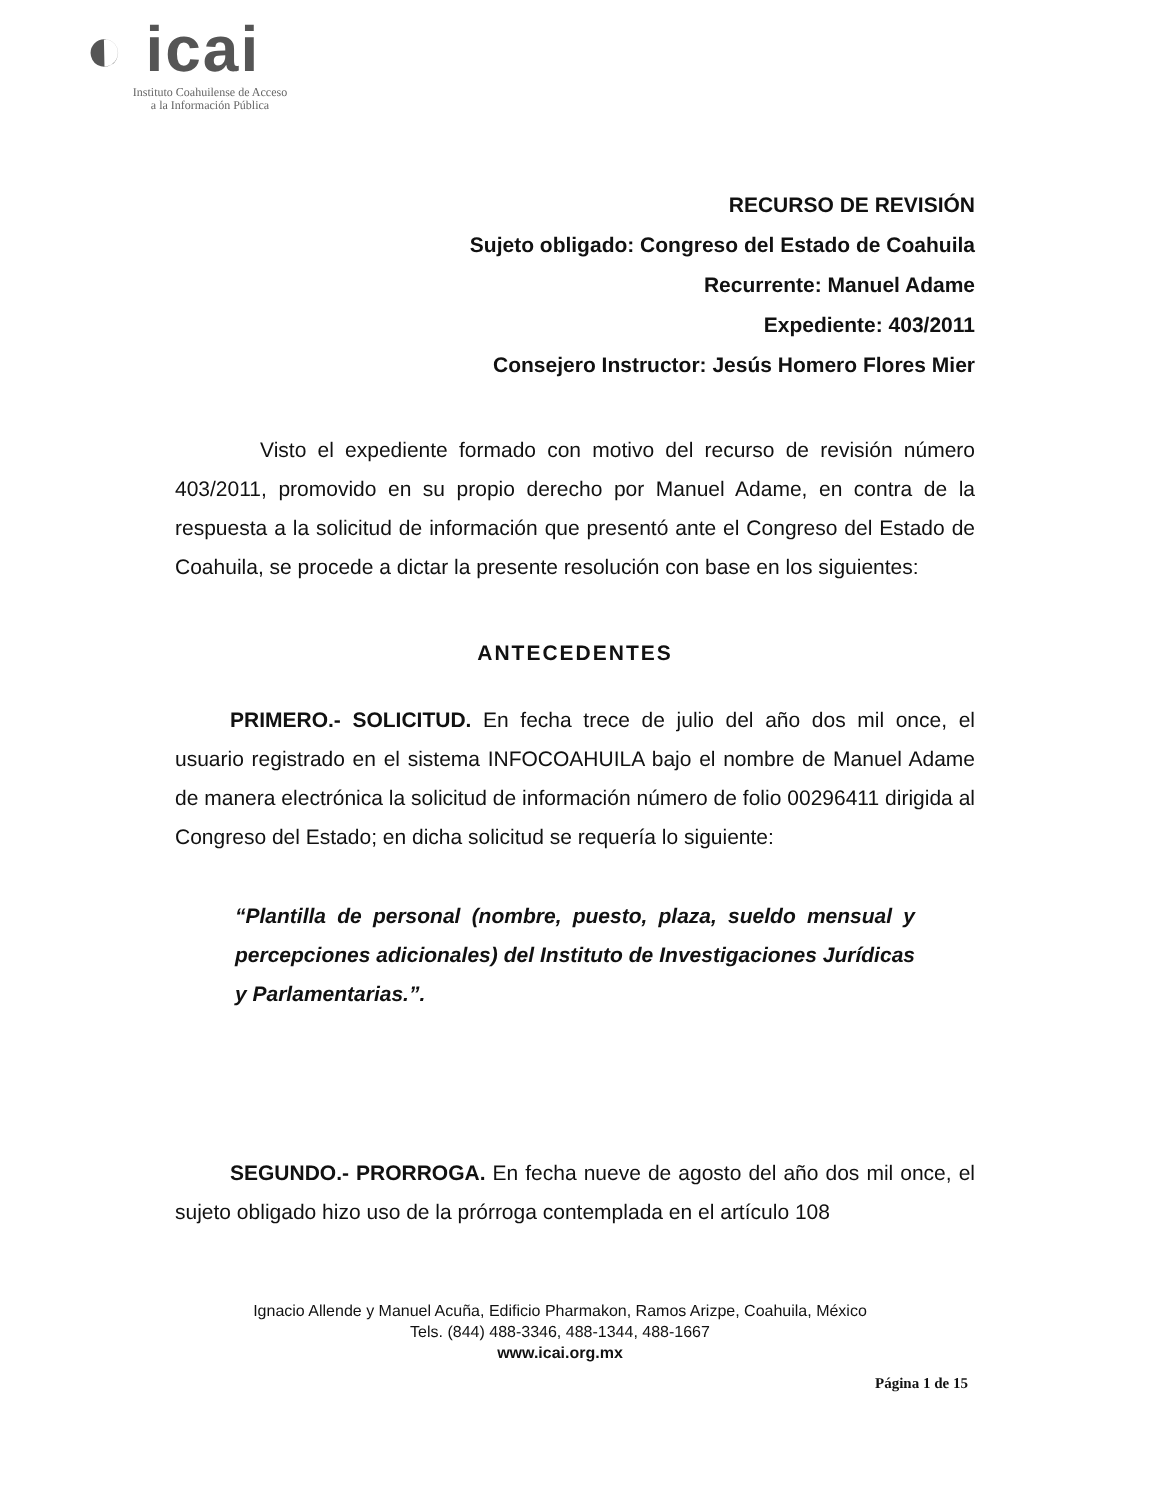◐ icai
Instituto Coahuilense de Acceso
a la Información Pública
RECURSO DE REVISIÓN
Sujeto obligado: Congreso del Estado de Coahuila
Recurrente: Manuel Adame
Expediente: 403/2011
Consejero Instructor: Jesús Homero Flores Mier
Visto el expediente formado con motivo del recurso de revisión número 403/2011, promovido en su propio derecho por Manuel Adame, en contra de la respuesta a la solicitud de información que presentó ante el Congreso del Estado de Coahuila, se procede a dictar la presente resolución con base en los siguientes:
ANTECEDENTES
PRIMERO.- SOLICITUD. En fecha trece de julio del año dos mil once, el usuario registrado en el sistema INFOCOAHUILA bajo el nombre de Manuel Adame de manera electrónica la solicitud de información número de folio 00296411 dirigida al Congreso del Estado; en dicha solicitud se requería lo siguiente:
“Plantilla de personal (nombre, puesto, plaza, sueldo mensual y percepciones adicionales) del Instituto de Investigaciones Jurídicas y Parlamentarias.”.
SEGUNDO.- PRORROGA. En fecha nueve de agosto del año dos mil once, el sujeto obligado hizo uso de la prórroga contemplada en el artículo 108
Ignacio Allende y Manuel Acuña, Edificio Pharmakon, Ramos Arizpe, Coahuila, México
Tels. (844) 488-3346, 488-1344, 488-1667
www.icai.org.mx
Página 1 de 15